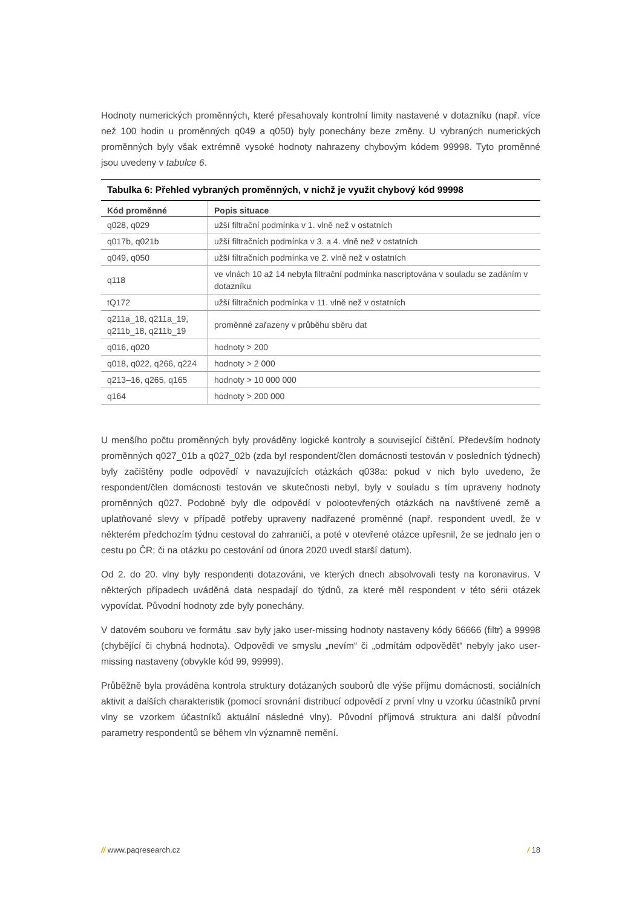Hodnoty numerických proměnných, které přesahovaly kontrolní limity nastavené v dotazníku (např. více než 100 hodin u proměnných q049 a q050) byly ponechány beze změny. U vybraných numerických proměnných byly však extrémně vysoké hodnoty nahrazeny chybovým kódem 99998. Tyto proměnné jsou uvedeny v tabulce 6.
Tabulka 6: Přehled vybraných proměnných, v nichž je využit chybový kód 99998
| Kód proměnné | Popis situace |
| --- | --- |
| q028, q029 | užší filtrační podmínka v 1. vlně než v ostatních |
| q017b, q021b | užší filtračních podmínka v 3. a 4. vlně než v ostatních |
| q049, q050 | užší filtračních podmínka ve 2. vlně než v ostatních |
| q118 | ve vlnách 10 až 14 nebyla filtrační podmínka nascriptována v souladu se zadáním v dotazníku |
| tQ172 | užší filtračních podmínka v 11. vlně než v ostatních |
| q211a_18, q211a_19, q211b_18, q211b_19 | proměnné zařazeny v průběhu sběru dat |
| q016, q020 | hodnoty > 200 |
| q018, q022, q266, q224 | hodnoty > 2 000 |
| q213–16, q265, q165 | hodnoty > 10 000 000 |
| q164 | hodnoty > 200 000 |
U menšího počtu proměnných byly prováděny logické kontroly a související čištění. Především hodnoty proměnných q027_01b a q027_02b (zda byl respondent/člen domácnosti testován v posledních týdnech) byly začištěny podle odpovědí v navazujících otázkách q038a: pokud v nich bylo uvedeno, že respondent/člen domácnosti testován ve skutečnosti nebyl, byly v souladu s tím upraveny hodnoty proměnných q027. Podobně byly dle odpovědí v polootevřených otázkách na navštívené země a uplatňované slevy v případě potřeby upraveny nadřazené proměnné (např. respondent uvedl, že v některém předchozím týdnu cestoval do zahraničí, a poté v otevřené otázce upřesnil, že se jednalo jen o cestu po ČR; či na otázku po cestování od února 2020 uvedl starší datum).
Od 2. do 20. vlny byly respondenti dotazováni, ve kterých dnech absolvovali testy na koronavirus. V některých případech uváděná data nespadají do týdnů, za které měl respondent v této sérii otázek vypovídat. Původní hodnoty zde byly ponechány.
V datovém souboru ve formátu .sav byly jako user-missing hodnoty nastaveny kódy 66666 (filtr) a 99998 (chybějící či chybná hodnota). Odpovědi ve smyslu „nevím“ či „odmítám odpovědět“ nebyly jako user-missing nastaveny (obvykle kód 99, 99999).
Průběžně byla prováděna kontrola struktury dotázaných souborů dle výše příjmu domácnosti, sociálních aktivit a dalších charakteristik (pomocí srovnání distribucí odpovědí z první vlny u vzorku účastníků první vlny se vzorkem účastníků aktuální následné vlny). Původní příjmová struktura ani další původní parametry respondentů se během vln významně nemění.
// www.paqresearch.cz / 18